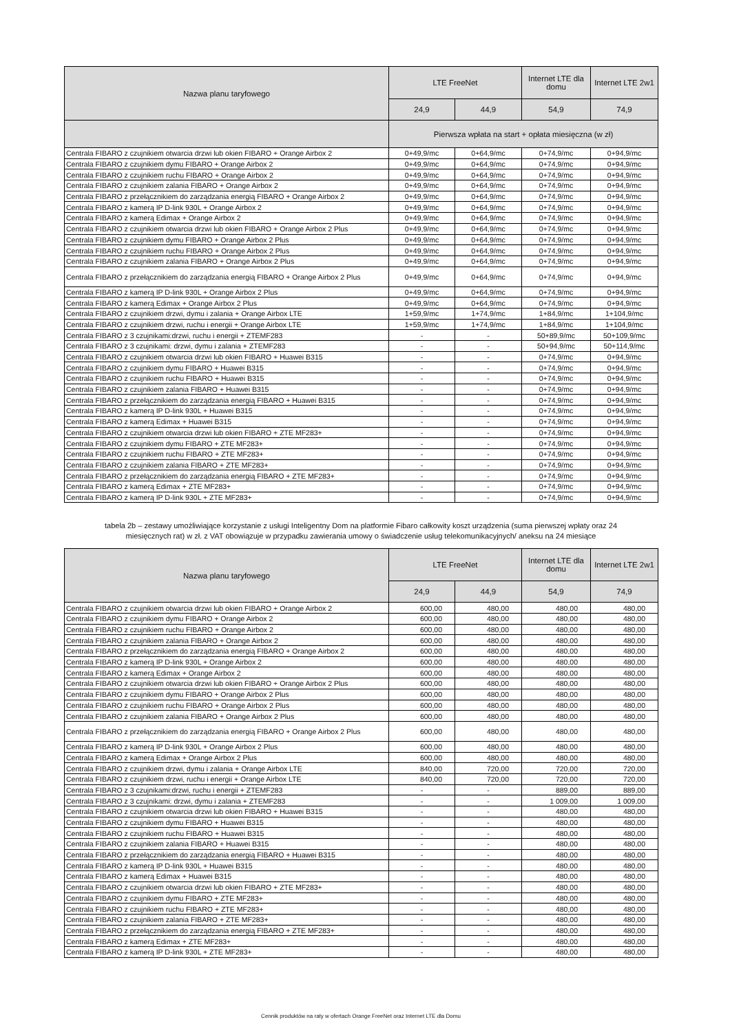| Nazwa planu taryfowego | LTE FreeNet | | Internet LTE dla domu | Internet LTE 2w1 |
| --- | --- | --- | --- | --- |
| | 24,9 | 44,9 | 54,9 | 74,9 |
| | Pierwsza wpłata na start + opłata miesięczna (w zł) | | | |
| Centrala FIBARO z czujnikiem otwarcia drzwi lub okien FIBARO + Orange Airbox 2 | 0+49,9/mc | 0+64,9/mc | 0+74,9/mc | 0+94,9/mc |
| Centrala FIBARO z czujnikiem dymu FIBARO + Orange Airbox 2 | 0+49,9/mc | 0+64,9/mc | 0+74,9/mc | 0+94,9/mc |
| Centrala FIBARO z czujnikiem ruchu FIBARO + Orange Airbox 2 | 0+49,9/mc | 0+64,9/mc | 0+74,9/mc | 0+94,9/mc |
| Centrala FIBARO z czujnikiem zalania FIBARO + Orange Airbox 2 | 0+49,9/mc | 0+64,9/mc | 0+74,9/mc | 0+94,9/mc |
| Centrala FIBARO z przełącznikiem do zarządzania energią FIBARO + Orange Airbox 2 | 0+49,9/mc | 0+64,9/mc | 0+74,9/mc | 0+94,9/mc |
| Centrala FIBARO z kamerą IP D-link 930L + Orange Airbox 2 | 0+49,9/mc | 0+64,9/mc | 0+74,9/mc | 0+94,9/mc |
| Centrala FIBARO z kamerą Edimax + Orange Airbox 2 | 0+49,9/mc | 0+64,9/mc | 0+74,9/mc | 0+94,9/mc |
| Centrala FIBARO z czujnikiem otwarcia drzwi lub okien FIBARO + Orange Airbox 2 Plus | 0+49,9/mc | 0+64,9/mc | 0+74,9/mc | 0+94,9/mc |
| Centrala FIBARO z czujnikiem dymu FIBARO + Orange Airbox 2 Plus | 0+49,9/mc | 0+64,9/mc | 0+74,9/mc | 0+94,9/mc |
| Centrala FIBARO z czujnikiem ruchu FIBARO + Orange Airbox 2 Plus | 0+49,9/mc | 0+64,9/mc | 0+74,9/mc | 0+94,9/mc |
| Centrala FIBARO z czujnikiem zalania FIBARO + Orange Airbox 2 Plus | 0+49,9/mc | 0+64,9/mc | 0+74,9/mc | 0+94,9/mc |
| Centrala FIBARO z przełącznikiem do zarządzania energią FIBARO + Orange Airbox 2 Plus | 0+49,9/mc | 0+64,9/mc | 0+74,9/mc | 0+94,9/mc |
| Centrala FIBARO z kamerą IP D-link 930L + Orange Airbox 2 Plus | 0+49,9/mc | 0+64,9/mc | 0+74,9/mc | 0+94,9/mc |
| Centrala FIBARO z kamerą Edimax + Orange Airbox 2 Plus | 0+49,9/mc | 0+64,9/mc | 0+74,9/mc | 0+94,9/mc |
| Centrala FIBARO z czujnikiem drzwi, dymu i zalania + Orange Airbox LTE | 1+59,9/mc | 1+74,9/mc | 1+84,9/mc | 1+104,9/mc |
| Centrala FIBARO z czujnikiem drzwi, ruchu i energii + Orange Airbox LTE | 1+59,9/mc | 1+74,9/mc | 1+84,9/mc | 1+104,9/mc |
| Centrala FIBARO z 3 czujnikami:drzwi, ruchu i energii + ZTEMF283 | - | - | 50+89,9/mc | 50+109,9/mc |
| Centrala FIBARO z 3 czujnikami: drzwi, dymu i zalania + ZTEMF283 | - | - | 50+94,9/mc | 50+114,9/mc |
| Centrala FIBARO z czujnikiem otwarcia drzwi lub okien FIBARO + Huawei B315 | - | - | 0+74,9/mc | 0+94,9/mc |
| Centrala FIBARO z czujnikiem dymu FIBARO + Huawei B315 | - | - | 0+74,9/mc | 0+94,9/mc |
| Centrala FIBARO z czujnikiem ruchu FIBARO + Huawei B315 | - | - | 0+74,9/mc | 0+94,9/mc |
| Centrala FIBARO z czujnikiem zalania FIBARO + Huawei B315 | - | - | 0+74,9/mc | 0+94,9/mc |
| Centrala FIBARO z przełącznikiem do zarządzania energią FIBARO + Huawei B315 | - | - | 0+74,9/mc | 0+94,9/mc |
| Centrala FIBARO z kamerą IP D-link 930L + Huawei B315 | - | - | 0+74,9/mc | 0+94,9/mc |
| Centrala FIBARO z kamerą Edimax + Huawei B315 | - | - | 0+74,9/mc | 0+94,9/mc |
| Centrala FIBARO z czujnikiem otwarcia drzwi lub okien FIBARO + ZTE MF283+ | - | - | 0+74,9/mc | 0+94,9/mc |
| Centrala FIBARO z czujnikiem dymu FIBARO + ZTE MF283+ | - | - | 0+74,9/mc | 0+94,9/mc |
| Centrala FIBARO z czujnikiem ruchu FIBARO + ZTE MF283+ | - | - | 0+74,9/mc | 0+94,9/mc |
| Centrala FIBARO z czujnikiem zalania FIBARO + ZTE MF283+ | - | - | 0+74,9/mc | 0+94,9/mc |
| Centrala FIBARO z przełącznikiem do zarządzania energią FIBARO + ZTE MF283+ | - | - | 0+74,9/mc | 0+94,9/mc |
| Centrala FIBARO z kamerą Edimax + ZTE MF283+ | - | - | 0+74,9/mc | 0+94,9/mc |
| Centrala FIBARO z kamerą IP D-link 930L + ZTE MF283+ | - | - | 0+74,9/mc | 0+94,9/mc |
tabela 2b – zestawy umożliwiające korzystanie z usługi Inteligentny Dom na platformie Fibaro całkowity koszt urządzenia (suma pierwszej wpłaty oraz 24
miesięcznych rat) w zł. z VAT obowiązuje w przypadku zawierania umowy o świadczenie usług telekomunikacyjnych/ aneksu na 24 miesiące
| Nazwa planu taryfowego | LTE FreeNet | | Internet LTE dla domu | Internet LTE 2w1 |
| --- | --- | --- | --- | --- |
| | 24,9 | 44,9 | 54,9 | 74,9 |
| Centrala FIBARO z czujnikiem otwarcia drzwi lub okien FIBARO + Orange Airbox 2 | 600,00 | 480,00 | 480,00 | 480,00 |
| Centrala FIBARO z czujnikiem dymu FIBARO + Orange Airbox 2 | 600,00 | 480,00 | 480,00 | 480,00 |
| Centrala FIBARO z czujnikiem ruchu FIBARO + Orange Airbox 2 | 600,00 | 480,00 | 480,00 | 480,00 |
| Centrala FIBARO z czujnikiem zalania FIBARO + Orange Airbox 2 | 600,00 | 480,00 | 480,00 | 480,00 |
| Centrala FIBARO z przełącznikiem do zarządzania energią FIBARO + Orange Airbox 2 | 600,00 | 480,00 | 480,00 | 480,00 |
| Centrala FIBARO z kamerą IP D-link 930L + Orange Airbox 2 | 600,00 | 480,00 | 480,00 | 480,00 |
| Centrala FIBARO z kamerą Edimax + Orange Airbox 2 | 600,00 | 480,00 | 480,00 | 480,00 |
| Centrala FIBARO z czujnikiem otwarcia drzwi lub okien FIBARO + Orange Airbox 2 Plus | 600,00 | 480,00 | 480,00 | 480,00 |
| Centrala FIBARO z czujnikiem dymu FIBARO + Orange Airbox 2 Plus | 600,00 | 480,00 | 480,00 | 480,00 |
| Centrala FIBARO z czujnikiem ruchu FIBARO + Orange Airbox 2 Plus | 600,00 | 480,00 | 480,00 | 480,00 |
| Centrala FIBARO z czujnikiem zalania FIBARO + Orange Airbox 2 Plus | 600,00 | 480,00 | 480,00 | 480,00 |
| Centrala FIBARO z przełącznikiem do zarządzania energią FIBARO + Orange Airbox 2 Plus | 600,00 | 480,00 | 480,00 | 480,00 |
| Centrala FIBARO z kamerą IP D-link 930L + Orange Airbox 2 Plus | 600,00 | 480,00 | 480,00 | 480,00 |
| Centrala FIBARO z kamerą Edimax + Orange Airbox 2 Plus | 600,00 | 480,00 | 480,00 | 480,00 |
| Centrala FIBARO z czujnikiem drzwi, dymu i zalania + Orange Airbox LTE | 840,00 | 720,00 | 720,00 | 720,00 |
| Centrala FIBARO z czujnikiem drzwi, ruchu i energii + Orange Airbox LTE | 840,00 | 720,00 | 720,00 | 720,00 |
| Centrala FIBARO z 3 czujnikami:drzwi, ruchu i energii + ZTEMF283 | - | - | 889,00 | 889,00 |
| Centrala FIBARO z 3 czujnikami: drzwi, dymu i zalania + ZTEMF283 | - | - | 1 009,00 | 1 009,00 |
| Centrala FIBARO z czujnikiem otwarcia drzwi lub okien FIBARO + Huawei B315 | - | - | 480,00 | 480,00 |
| Centrala FIBARO z czujnikiem dymu FIBARO + Huawei B315 | - | - | 480,00 | 480,00 |
| Centrala FIBARO z czujnikiem ruchu FIBARO + Huawei B315 | - | - | 480,00 | 480,00 |
| Centrala FIBARO z czujnikiem zalania FIBARO + Huawei B315 | - | - | 480,00 | 480,00 |
| Centrala FIBARO z przełącznikiem do zarządzania energią FIBARO + Huawei B315 | - | - | 480,00 | 480,00 |
| Centrala FIBARO z kamerą IP D-link 930L + Huawei B315 | - | - | 480,00 | 480,00 |
| Centrala FIBARO z kamerą Edimax + Huawei B315 | - | - | 480,00 | 480,00 |
| Centrala FIBARO z czujnikiem otwarcia drzwi lub okien FIBARO + ZTE MF283+ | - | - | 480,00 | 480,00 |
| Centrala FIBARO z czujnikiem dymu FIBARO + ZTE MF283+ | - | - | 480,00 | 480,00 |
| Centrala FIBARO z czujnikiem ruchu FIBARO + ZTE MF283+ | - | - | 480,00 | 480,00 |
| Centrala FIBARO z czujnikiem zalania FIBARO + ZTE MF283+ | - | - | 480,00 | 480,00 |
| Centrala FIBARO z przełącznikiem do zarządzania energią FIBARO + ZTE MF283+ | - | - | 480,00 | 480,00 |
| Centrala FIBARO z kamerą Edimax + ZTE MF283+ | - | - | 480,00 | 480,00 |
| Centrala FIBARO z kamerą IP D-link 930L + ZTE MF283+ | - | - | 480,00 | 480,00 |
Cennik produktów na raty w ofertach Orange FreeNet oraz Internet LTE dla Domu